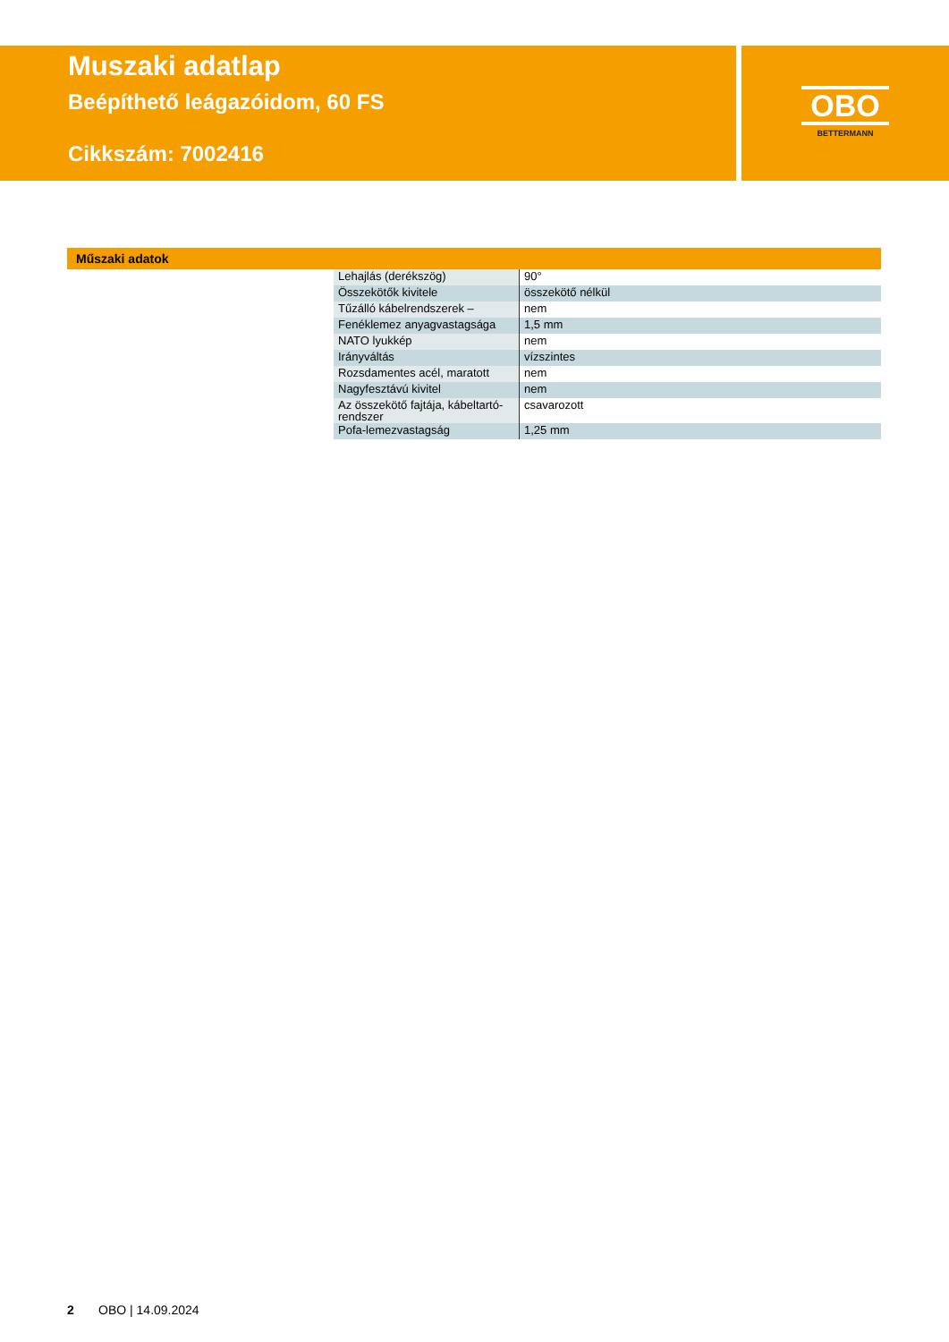Muszaki adatlap
Beépíthető leágazóidom, 60 FS
Cikkszám: 7002416
OBO
BETTERMANN
Műszaki adatok
| Lehajlás (derékszög) | 90° |
| Összekötők kivitele | összekötő nélkül |
| Tűzálló kábelrendszerek – | nem |
| Fenéklemez anyagvastagsága | 1,5 mm |
| NATO lyukkép | nem |
| Irányváltás | vízszintes |
| Rozsdamentes acél, maratott | nem |
| Nagyfesztávú kivitel | nem |
| Az összekötő fajtája, kábeltartó-rendszer | csavarozott |
| Pofa-lemezvastagság | 1,25 mm |
2 OBO | 14.09.2024